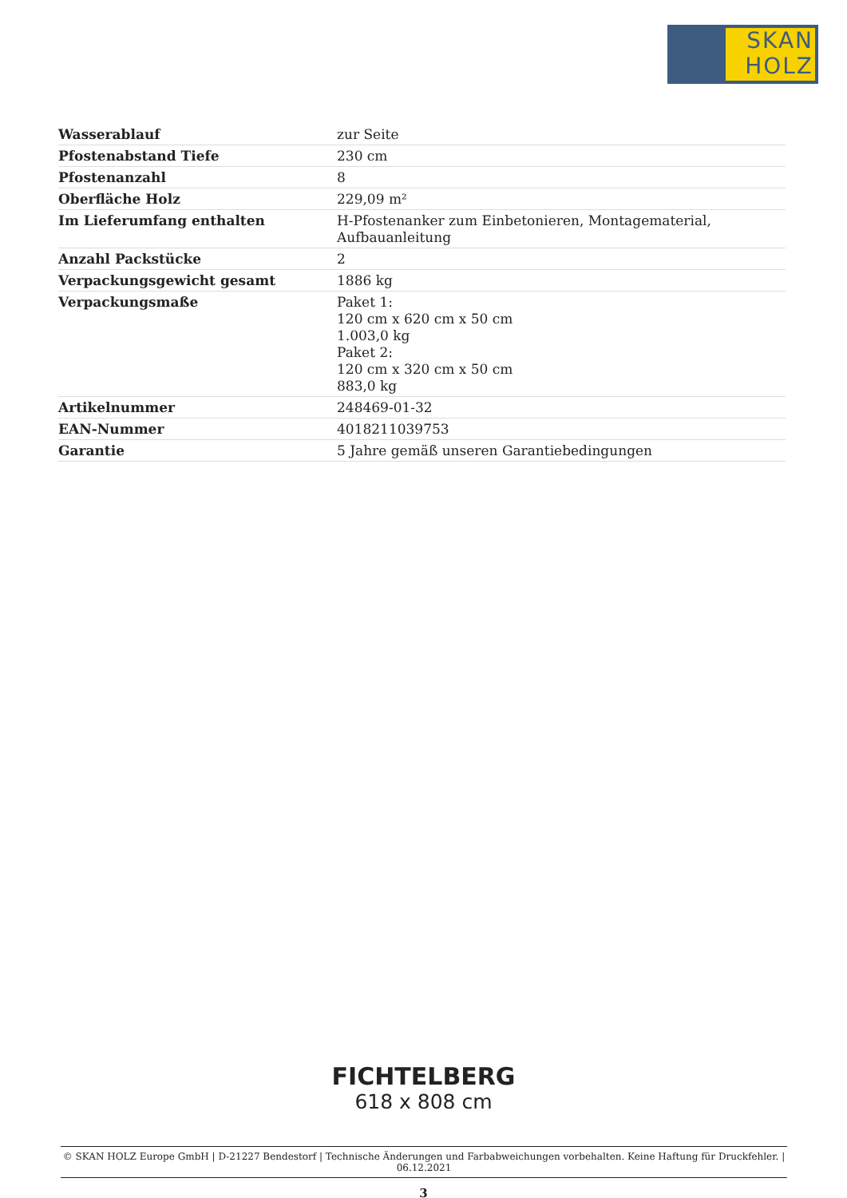SKAN
HOLZ
| Wasserablauf | zur Seite |
| Pfostenabstand Tiefe | 230 cm |
| Pfostenanzahl | 8 |
| Oberfläche Holz | 229,09 m² |
| Im Lieferumfang enthalten | H-Pfostenanker zum Einbetonieren, Montagematerial, Aufbauanleitung |
| Anzahl Packstücke | 2 |
| Verpackungsgewicht gesamt | 1886 kg |
| Verpackungsmaße | Paket 1: 120 cm x 620 cm x 50 cm 1.003,0 kg Paket 2: 120 cm x 320 cm x 50 cm 883,0 kg |
| Artikelnummer | 248469-01-32 |
| EAN-Nummer | 4018211039753 |
| Garantie | 5 Jahre gemäß unseren Garantiebedingungen |
FICHTELBERG
618 x 808 cm
© SKAN HOLZ Europe GmbH | D-21227 Bendestorf | Technische Änderungen und Farbabweichungen vorbehalten. Keine Haftung für Druckfehler. | 06.12.2021
3